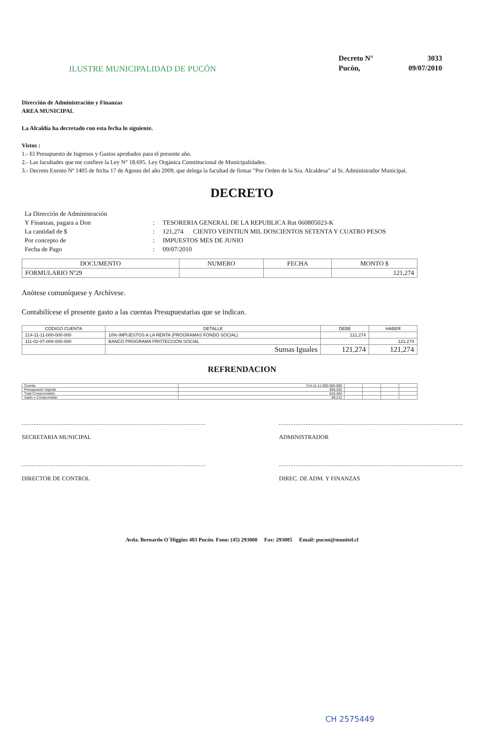ILUSTRE MUNICIPALIDAD DE PUCÓN
Decreto N° 3033 Pucón, 09/07/2010
Dirección de Administración y Finanzas
AREA MUNICIPAL
La Alcaldía ha decretado con esta fecha lo siguiente.
Vistos :
1.- El Presupuesto de Ingresos y Gastos aprobados para el presente año.
2.- Las facultades que me confiere la Ley N° 18.695. Ley Orgánica Constitucional de Municipalidades.
3.- Decreto Exento Nº 1405 de fecha 17 de Agosto del año 2009, que delega la facultad de firmar "Por Orden de la Sra. Alcaldesa" al Sr. Administrador Municipal.
DECRETO
La Dirección de Administración Y Finanzas, pagara a Don: TESORERIA GENERAL DE LA REPUBLICA Rut 060805023-K La cantidad de $: 121,274 CIENTO VEINTIUN MIL DOSCIENTOS SETENTA Y CUATRO PESOS Por concepto de: IMPUESTOS MES DE JUNIO Fecha de Pago: 09/07/2010
| DOCUMENTO | NUMERO | FECHA | MONTO $ |
| --- | --- | --- | --- |
| FORMULARIO Nº29 | | | 121,274 |
Anótese comuníquese y Archívese.
Contabilícese el presente gasto a las cuentas Presupuestarias que se indican.
| CÓDIGO CUENTA | DETALLE | DEBE | HABER |
| --- | --- | --- | --- |
| 214-11-11-000-000-000 | 10% IMPUESTOS A LA RENTA (PROGRAMAS FONDO SOCIAL) | 121,274 | |
| 111-02-07-000-000-000 | BANCO PROGRAMA PROTECCION SOCIAL | | 121,274 |
| | Sumas Iguales | 121,274 | 121,274 |
REFRENDACION
| Cuenta | 214-11-11-000-000-000 | | | | |
| Presupuesto Vigente | 586,252 | | | | |
| Total Comprometido | 625,464 | | | | |
| Saldo x Comprometer | -39,212 | | | | |
SECRETARIA MUNICIPAL
ADMINISTRADOR
DIRECTOR DE CONTROL
DIREC. DE ADM. Y FINANZAS
Avda. Bernardo O´Higgins 483 Pucón. Fono: (45) 293000 Fax: 293085 Email: pucon@munitel.cl
CH 2575449